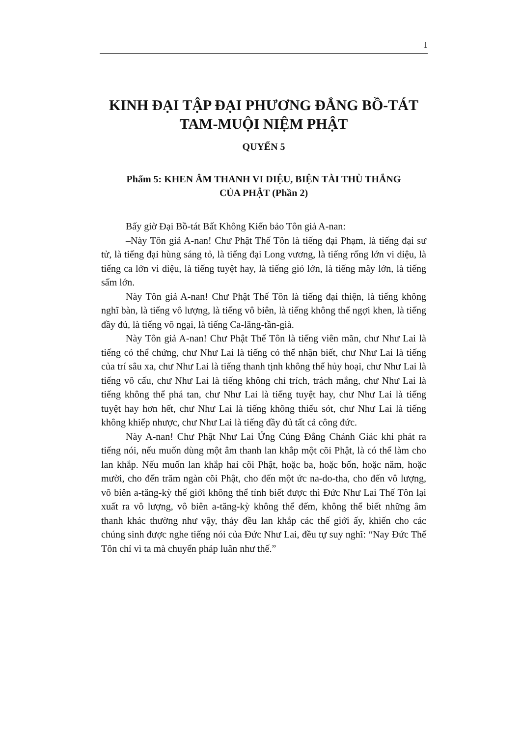1
KINH ĐẠI TẬP ĐẠI PHƯƠNG ĐẲNG BỒ-TÁT
TAM-MUỘI NIỆM PHẬT
QUYỂN 5
Phẩm 5: KHEN ÂM THANH VI DIỆU, BIỆN TÀI THÙ THẮNG
CỦA PHẬT (Phần 2)
Bấy giờ Đại Bồ-tát Bất Không Kiến bảo Tôn giả A-nan:
–Này Tôn giả A-nan! Chư Phật Thế Tôn là tiếng đại Phạm, là tiếng đại sư tử, là tiếng đại hùng sáng tỏ, là tiếng đại Long vương, là tiếng rống lớn vi diệu, là tiếng ca lớn vi diệu, là tiếng tuyệt hay, là tiếng gió lớn, là tiếng mây lớn, là tiếng sấm lớn.
Này Tôn giả A-nan! Chư Phật Thế Tôn là tiếng đại thiện, là tiếng không nghĩ bàn, là tiếng vô lượng, là tiếng vô biên, là tiếng không thể ngợi khen, là tiếng đầy đủ, là tiếng vô ngại, là tiếng Ca-lăng-tần-già.
Này Tôn giả A-nan! Chư Phật Thế Tôn là tiếng viên mãn, chư Như Lai là tiếng có thể chứng, chư Như Lai là tiếng có thể nhận biết, chư Như Lai là tiếng của trí sâu xa, chư Như Lai là tiếng thanh tịnh không thể hủy hoại, chư Như Lai là tiếng vô cấu, chư Như Lai là tiếng không chỉ trích, trách mắng, chư Như Lai là tiếng không thể phá tan, chư Như Lai là tiếng tuyệt hay, chư Như Lai là tiếng tuyệt hay hơn hết, chư Như Lai là tiếng không thiếu sót, chư Như Lai là tiếng không khiếp nhược, chư Như Lai là tiếng đầy đủ tất cả công đức.
Này A-nan! Chư Phật Như Lai Ứng Cúng Đẳng Chánh Giác khi phát ra tiếng nói, nếu muốn dùng một âm thanh lan khắp một cõi Phật, là có thể làm cho lan khắp. Nếu muốn lan khắp hai cõi Phật, hoặc ba, hoặc bốn, hoặc năm, hoặc mười, cho đến trăm ngàn cõi Phật, cho đến một ức na-do-tha, cho đến vô lượng, vô biên a-tăng-kỳ thế giới không thể tính biết được thì Đức Như Lai Thế Tôn lại xuất ra vô lượng, vô biên a-tăng-kỳ không thể đếm, không thể biết những âm thanh khác thường như vậy, thảy đều lan khắp các thế giới ấy, khiến cho các chúng sinh được nghe tiếng nói của Đức Như Lai, đều tự suy nghĩ: “Nay Đức Thế Tôn chỉ vì ta mà chuyển pháp luân như thế.”